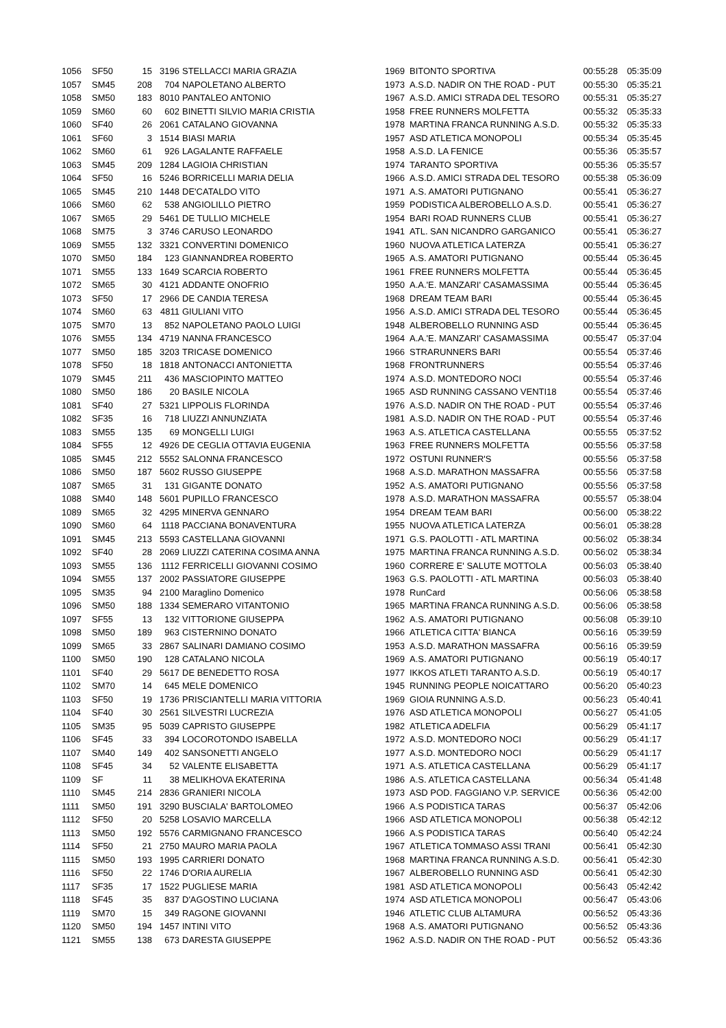| 1056 | SF50 | 15 | 3196 | STELLACCI MARIA GRAZIA | 1969 | BITONTO SPORTIVA | 00:55:28 | 05:35:09 |
| 1057 | SM45 | 208 | 704 | NAPOLETANO ALBERTO | 1973 | A.S.D. NADIR ON THE ROAD - PUT | 00:55:30 | 05:35:21 |
| 1058 | SM50 | 183 | 8010 | PANTALEO ANTONIO | 1967 | A.S.D. AMICI STRADA DEL TESORO | 00:55:31 | 05:35:27 |
| 1059 | SM60 | 60 | 602 | BINETTI SILVIO MARIA CRISTIA | 1958 | FREE RUNNERS MOLFETTA | 00:55:32 | 05:35:33 |
| 1060 | SF40 | 26 | 2061 | CATALANO GIOVANNA | 1978 | MARTINA FRANCA RUNNING A.S.D. | 00:55:32 | 05:35:33 |
| 1061 | SF60 | 3 | 1514 | BIASI MARIA | 1957 | ASD ATLETICA MONOPOLI | 00:55:34 | 05:35:45 |
| 1062 | SM60 | 61 | 926 | LAGALANTE RAFFAELE | 1958 | A.S.D. LA FENICE | 00:55:36 | 05:35:57 |
| 1063 | SM45 | 209 | 1284 | LAGIOIA CHRISTIAN | 1974 | TARANTO SPORTIVA | 00:55:36 | 05:35:57 |
| 1064 | SF50 | 16 | 5246 | BORRICELLI MARIA DELIA | 1966 | A.S.D. AMICI STRADA DEL TESORO | 00:55:38 | 05:36:09 |
| 1065 | SM45 | 210 | 1448 | DE'CATALDO VITO | 1971 | A.S. AMATORI PUTIGNANO | 00:55:41 | 05:36:27 |
| 1066 | SM60 | 62 | 538 | ANGIOLILLO PIETRO | 1959 | PODISTICA ALBEROBELLO A.S.D. | 00:55:41 | 05:36:27 |
| 1067 | SM65 | 29 | 5461 | DE TULLIO MICHELE | 1954 | BARI ROAD RUNNERS CLUB | 00:55:41 | 05:36:27 |
| 1068 | SM75 | 3 | 3746 | CARUSO LEONARDO | 1941 | ATL. SAN NICANDRO GARGANICO | 00:55:41 | 05:36:27 |
| 1069 | SM55 | 132 | 3321 | CONVERTINI DOMENICO | 1960 | NUOVA ATLETICA LATERZA | 00:55:41 | 05:36:27 |
| 1070 | SM50 | 184 | 123 | GIANNANDREA ROBERTO | 1965 | A.S. AMATORI PUTIGNANO | 00:55:44 | 05:36:45 |
| 1071 | SM55 | 133 | 1649 | SCARCIA ROBERTO | 1961 | FREE RUNNERS MOLFETTA | 00:55:44 | 05:36:45 |
| 1072 | SM65 | 30 | 4121 | ADDANTE ONOFRIO | 1950 | A.A.'E. MANZARI' CASAMASSIMA | 00:55:44 | 05:36:45 |
| 1073 | SF50 | 17 | 2966 | DE CANDIA TERESA | 1968 | DREAM TEAM BARI | 00:55:44 | 05:36:45 |
| 1074 | SM60 | 63 | 4811 | GIULIANI VITO | 1956 | A.S.D. AMICI STRADA DEL TESORO | 00:55:44 | 05:36:45 |
| 1075 | SM70 | 13 | 852 | NAPOLETANO PAOLO LUIGI | 1948 | ALBEROBELLO RUNNING ASD | 00:55:44 | 05:36:45 |
| 1076 | SM55 | 134 | 4719 | NANNA FRANCESCO | 1964 | A.A.'E. MANZARI' CASAMASSIMA | 00:55:47 | 05:37:04 |
| 1077 | SM50 | 185 | 3203 | TRICASE DOMENICO | 1966 | STRARUNNERS BARI | 00:55:54 | 05:37:46 |
| 1078 | SF50 | 18 | 1818 | ANTONACCI ANTONIETTA | 1968 | FRONTRUNNERS | 00:55:54 | 05:37:46 |
| 1079 | SM45 | 211 | 436 | MASCIOPINTO MATTEO | 1974 | A.S.D. MONTEDORO NOCI | 00:55:54 | 05:37:46 |
| 1080 | SM50 | 186 | 20 | BASILE NICOLA | 1965 | ASD RUNNING CASSANO VENTI18 | 00:55:54 | 05:37:46 |
| 1081 | SF40 | 27 | 5321 | LIPPOLIS FLORINDA | 1976 | A.S.D. NADIR ON THE ROAD - PUT | 00:55:54 | 05:37:46 |
| 1082 | SF35 | 16 | 718 | LIUZZI ANNUNZIATA | 1981 | A.S.D. NADIR ON THE ROAD - PUT | 00:55:54 | 05:37:46 |
| 1083 | SM55 | 135 | 69 | MONGELLI LUIGI | 1963 | A.S. ATLETICA CASTELLANA | 00:55:55 | 05:37:52 |
| 1084 | SF55 | 12 | 4926 | DE CEGLIA OTTAVIA EUGENIA | 1963 | FREE RUNNERS MOLFETTA | 00:55:56 | 05:37:58 |
| 1085 | SM45 | 212 | 5552 | SALONNA FRANCESCO | 1972 | OSTUNI RUNNER'S | 00:55:56 | 05:37:58 |
| 1086 | SM50 | 187 | 5602 | RUSSO GIUSEPPE | 1968 | A.S.D. MARATHON MASSAFRA | 00:55:56 | 05:37:58 |
| 1087 | SM65 | 31 | 131 | GIGANTE DONATO | 1952 | A.S. AMATORI PUTIGNANO | 00:55:56 | 05:37:58 |
| 1088 | SM40 | 148 | 5601 | PUPILLO FRANCESCO | 1978 | A.S.D. MARATHON MASSAFRA | 00:55:57 | 05:38:04 |
| 1089 | SM65 | 32 | 4295 | MINERVA GENNARO | 1954 | DREAM TEAM BARI | 00:56:00 | 05:38:22 |
| 1090 | SM60 | 64 | 1118 | PACCIANA BONAVENTURA | 1955 | NUOVA ATLETICA LATERZA | 00:56:01 | 05:38:28 |
| 1091 | SM45 | 213 | 5593 | CASTELLANA GIOVANNI | 1971 | G.S. PAOLOTTI - ATL MARTINA | 00:56:02 | 05:38:34 |
| 1092 | SF40 | 28 | 2069 | LIUZZI CATERINA COSIMA ANNA | 1975 | MARTINA FRANCA RUNNING A.S.D. | 00:56:02 | 05:38:34 |
| 1093 | SM55 | 136 | 1112 | FERRICELLI GIOVANNI COSIMO | 1960 | CORRERE E' SALUTE MOTTOLA | 00:56:03 | 05:38:40 |
| 1094 | SM55 | 137 | 2002 | PASSIATORE GIUSEPPE | 1963 | G.S. PAOLOTTI - ATL MARTINA | 00:56:03 | 05:38:40 |
| 1095 | SM35 | 94 | 2100 | Maraglino Domenico | 1978 | RunCard | 00:56:06 | 05:38:58 |
| 1096 | SM50 | 188 | 1334 | SEMERARO VITANTONIO | 1965 | MARTINA FRANCA RUNNING A.S.D. | 00:56:06 | 05:38:58 |
| 1097 | SF55 | 13 | 132 | VITTORIONE GIUSEPPA | 1962 | A.S. AMATORI PUTIGNANO | 00:56:08 | 05:39:10 |
| 1098 | SM50 | 189 | 963 | CISTERNINO DONATO | 1966 | ATLETICA CITTA' BIANCA | 00:56:16 | 05:39:59 |
| 1099 | SM65 | 33 | 2867 | SALINARI DAMIANO COSIMO | 1953 | A.S.D. MARATHON MASSAFRA | 00:56:16 | 05:39:59 |
| 1100 | SM50 | 190 | 128 | CATALANO NICOLA | 1969 | A.S. AMATORI PUTIGNANO | 00:56:19 | 05:40:17 |
| 1101 | SF40 | 29 | 5617 | DE BENEDETTO ROSA | 1977 | IKKOS ATLETI TARANTO A.S.D. | 00:56:19 | 05:40:17 |
| 1102 | SM70 | 14 | 645 | MELE DOMENICO | 1945 | RUNNING PEOPLE NOICATTARO | 00:56:20 | 05:40:23 |
| 1103 | SF50 | 19 | 1736 | PRISCIANTELLI MARIA VITTORIA | 1969 | GIOIA RUNNING A.S.D. | 00:56:23 | 05:40:41 |
| 1104 | SF40 | 30 | 2561 | SILVESTRI LUCREZIA | 1976 | ASD ATLETICA MONOPOLI | 00:56:27 | 05:41:05 |
| 1105 | SM35 | 95 | 5039 | CAPRISTO GIUSEPPE | 1982 | ATLETICA ADELFIA | 00:56:29 | 05:41:17 |
| 1106 | SF45 | 33 | 394 | LOCOROTONDO ISABELLA | 1972 | A.S.D. MONTEDORO NOCI | 00:56:29 | 05:41:17 |
| 1107 | SM40 | 149 | 402 | SANSONETTI ANGELO | 1977 | A.S.D. MONTEDORO NOCI | 00:56:29 | 05:41:17 |
| 1108 | SF45 | 34 | 52 | VALENTE ELISABETTA | 1971 | A.S. ATLETICA CASTELLANA | 00:56:29 | 05:41:17 |
| 1109 | SF | 11 | 38 | MELIKHOVA EKATERINA | 1986 | A.S. ATLETICA CASTELLANA | 00:56:34 | 05:41:48 |
| 1110 | SM45 | 214 | 2836 | GRANIERI NICOLA | 1973 | ASD POD. FAGGIANO V.P. SERVICE | 00:56:36 | 05:42:00 |
| 1111 | SM50 | 191 | 3290 | BUSCIALA' BARTOLOMEO | 1966 | A.S PODISTICA TARAS | 00:56:37 | 05:42:06 |
| 1112 | SF50 | 20 | 5258 | LOSAVIO MARCELLA | 1966 | ASD ATLETICA MONOPOLI | 00:56:38 | 05:42:12 |
| 1113 | SM50 | 192 | 5576 | CARMIGNANO FRANCESCO | 1966 | A.S PODISTICA TARAS | 00:56:40 | 05:42:24 |
| 1114 | SF50 | 21 | 2750 | MAURO MARIA PAOLA | 1967 | ATLETICA TOMMASO ASSI TRANI | 00:56:41 | 05:42:30 |
| 1115 | SM50 | 193 | 1995 | CARRIERI DONATO | 1968 | MARTINA FRANCA RUNNING A.S.D. | 00:56:41 | 05:42:30 |
| 1116 | SF50 | 22 | 1746 | D'ORIA AURELIA | 1967 | ALBEROBELLO RUNNING ASD | 00:56:41 | 05:42:30 |
| 1117 | SF35 | 17 | 1522 | PUGLIESE MARIA | 1981 | ASD ATLETICA MONOPOLI | 00:56:43 | 05:42:42 |
| 1118 | SF45 | 35 | 837 | D'AGOSTINO LUCIANA | 1974 | ASD ATLETICA MONOPOLI | 00:56:47 | 05:43:06 |
| 1119 | SM70 | 15 | 349 | RAGONE GIOVANNI | 1946 | ATLETIC CLUB ALTAMURA | 00:56:52 | 05:43:36 |
| 1120 | SM50 | 194 | 1457 | INTINI VITO | 1968 | A.S. AMATORI PUTIGNANO | 00:56:52 | 05:43:36 |
| 1121 | SM55 | 138 | 673 | DARESTA GIUSEPPE | 1962 | A.S.D. NADIR ON THE ROAD - PUT | 00:56:52 | 05:43:36 |